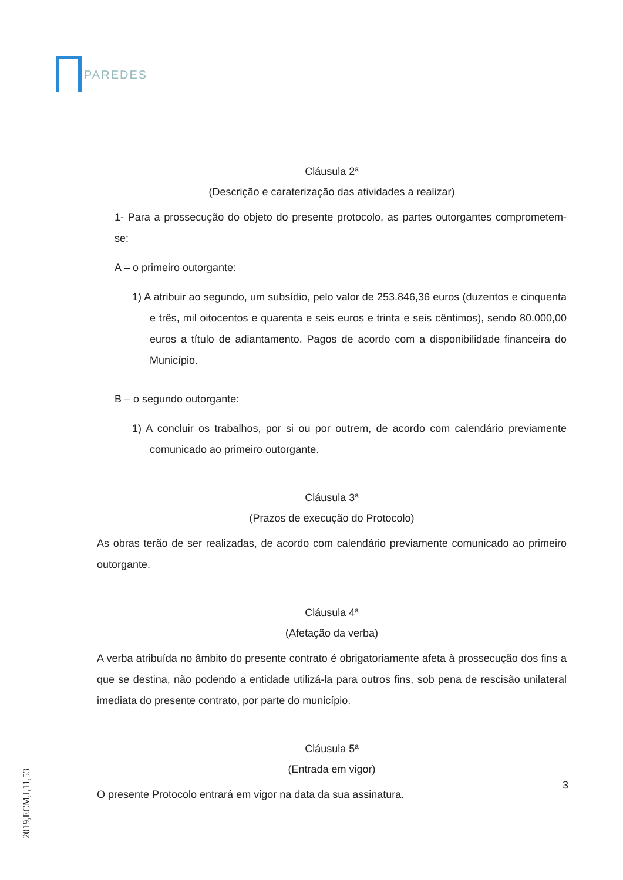PAREDES
Cláusula 2ª
(Descrição e caraterização das atividades a realizar)
1- Para a prossecução do objeto do presente protocolo, as partes outorgantes comprometem-se:
A – o primeiro outorgante:
1) A atribuir ao segundo, um subsídio, pelo valor de 253.846,36 euros (duzentos e cinquenta e três, mil oitocentos e quarenta e seis euros e trinta e seis cêntimos), sendo 80.000,00 euros a título de adiantamento. Pagos de acordo com a disponibilidade financeira do Município.
B – o segundo outorgante:
1) A concluir os trabalhos, por si ou por outrem, de acordo com calendário previamente comunicado ao primeiro outorgante.
Cláusula 3ª
(Prazos de execução do Protocolo)
As obras terão de ser realizadas, de acordo com calendário previamente comunicado ao primeiro outorgante.
Cláusula 4ª
(Afetação da verba)
A verba atribuída no âmbito do presente contrato é obrigatoriamente afeta à prossecução dos fins a que se destina, não podendo a entidade utilizá-la para outros fins, sob pena de rescisão unilateral imediata do presente contrato, por parte do município.
Cláusula 5ª
(Entrada em vigor)
O presente Protocolo entrará em vigor na data da sua assinatura.
3
2019,ECM,I,11,53